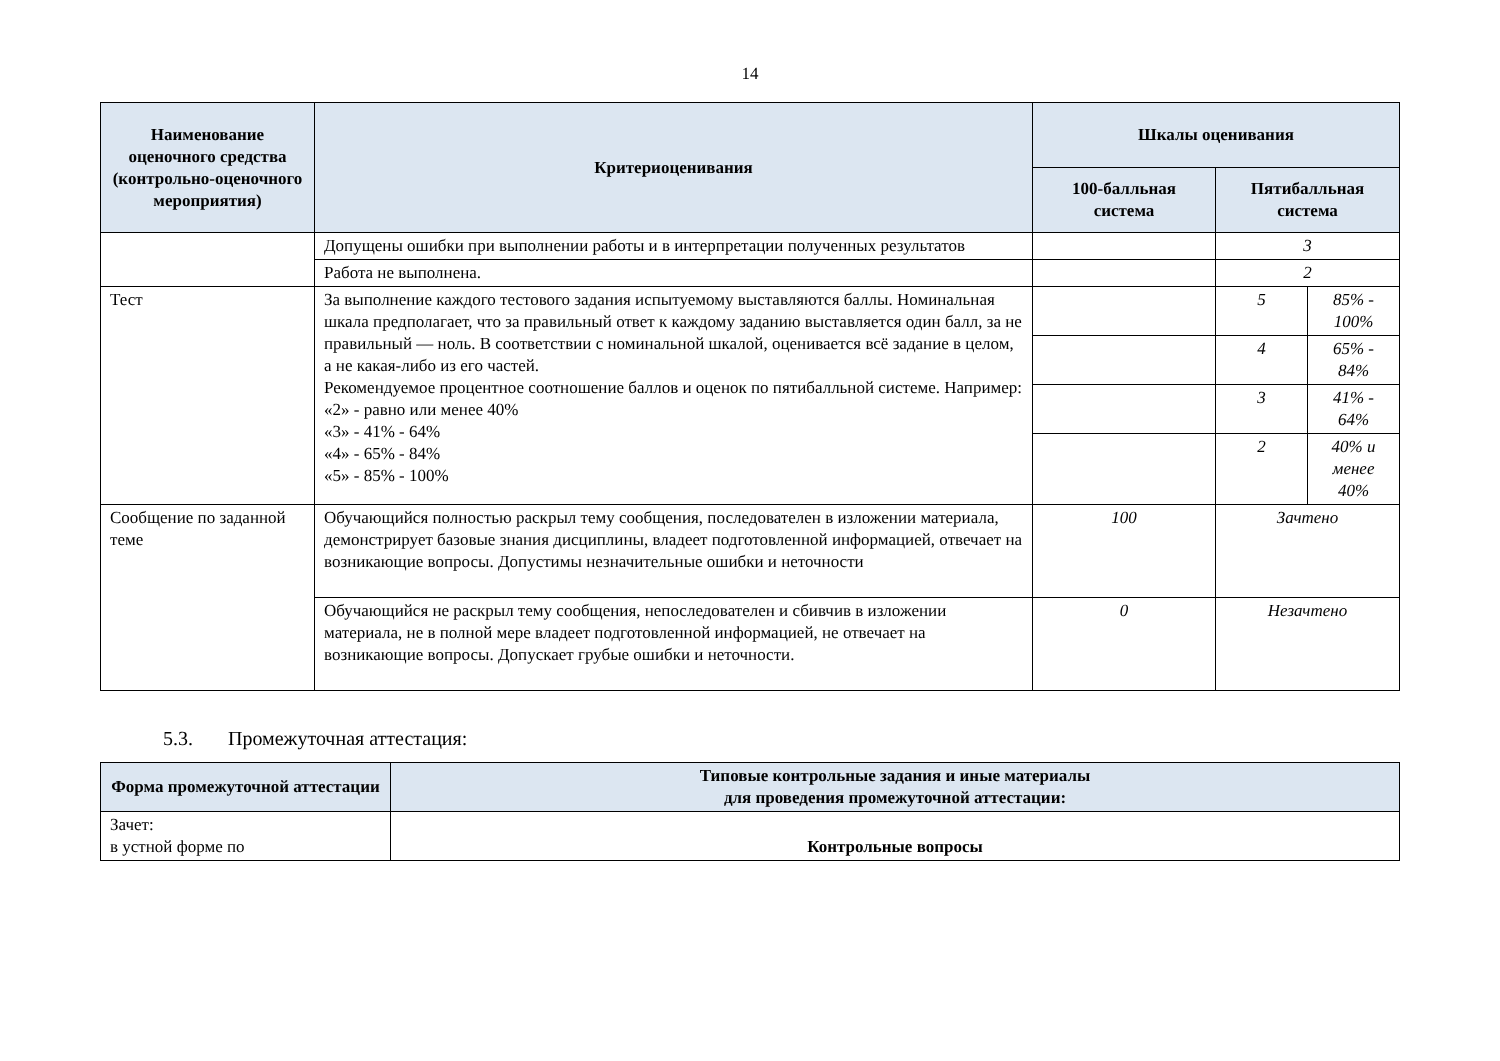14
| Наименование оценочного средства (контрольно-оценочного мероприятия) | Критериоценивания | Шкалы оценивания | | |
| --- | --- | --- | --- | --- |
| | | 100-балльная система | Пятибалльная система | |
| | Допущены ошибки при выполнении работы и в интерпретации полученных результатов | | 3 | |
| | Работа не выполнена. | | 2 | |
| Тест | За выполнение каждого тестового задания испытуемому выставляются баллы. Номинальная шкала предполагает, что за правильный ответ к каждому заданию выставляется один балл, за не правильный — ноль. В соответствии с номинальной шкалой, оценивается всё задание в целом, а не какая-либо из его частей. Рекомендуемое процентное соотношение баллов и оценок по пятибалльной системе. Например: «2» - равно или менее 40% «3» - 41% - 64% «4» - 65% - 84% «5» - 85% - 100% | | 5 | 85% - 100% |
| | | | 4 | 65% - 84% |
| | | | 3 | 41% - 64% |
| | | | 2 | 40% и менее 40% |
| Сообщение по заданной теме | Обучающийся полностью раскрыл тему сообщения, последователен в изложении материала, демонстрирует базовые знания дисциплины, владеет подготовленной информацией, отвечает на возникающие вопросы. Допустимы незначительные ошибки и неточности | 100 | Зачтено | |
| | Обучающийся не раскрыл тему сообщения, непоследователен и сбивчив в изложении материала, не в полной мере владеет подготовленной информацией, не отвечает на возникающие вопросы. Допускает грубые ошибки и неточности. | 0 | Незачтено | |
5.3. Промежуточная аттестация:
| Форма промежуточной аттестации | Типовые контрольные задания и иные материалы для проведения промежуточной аттестации: |
| --- | --- |
| Зачет: в устной форме по | Контрольные вопросы |